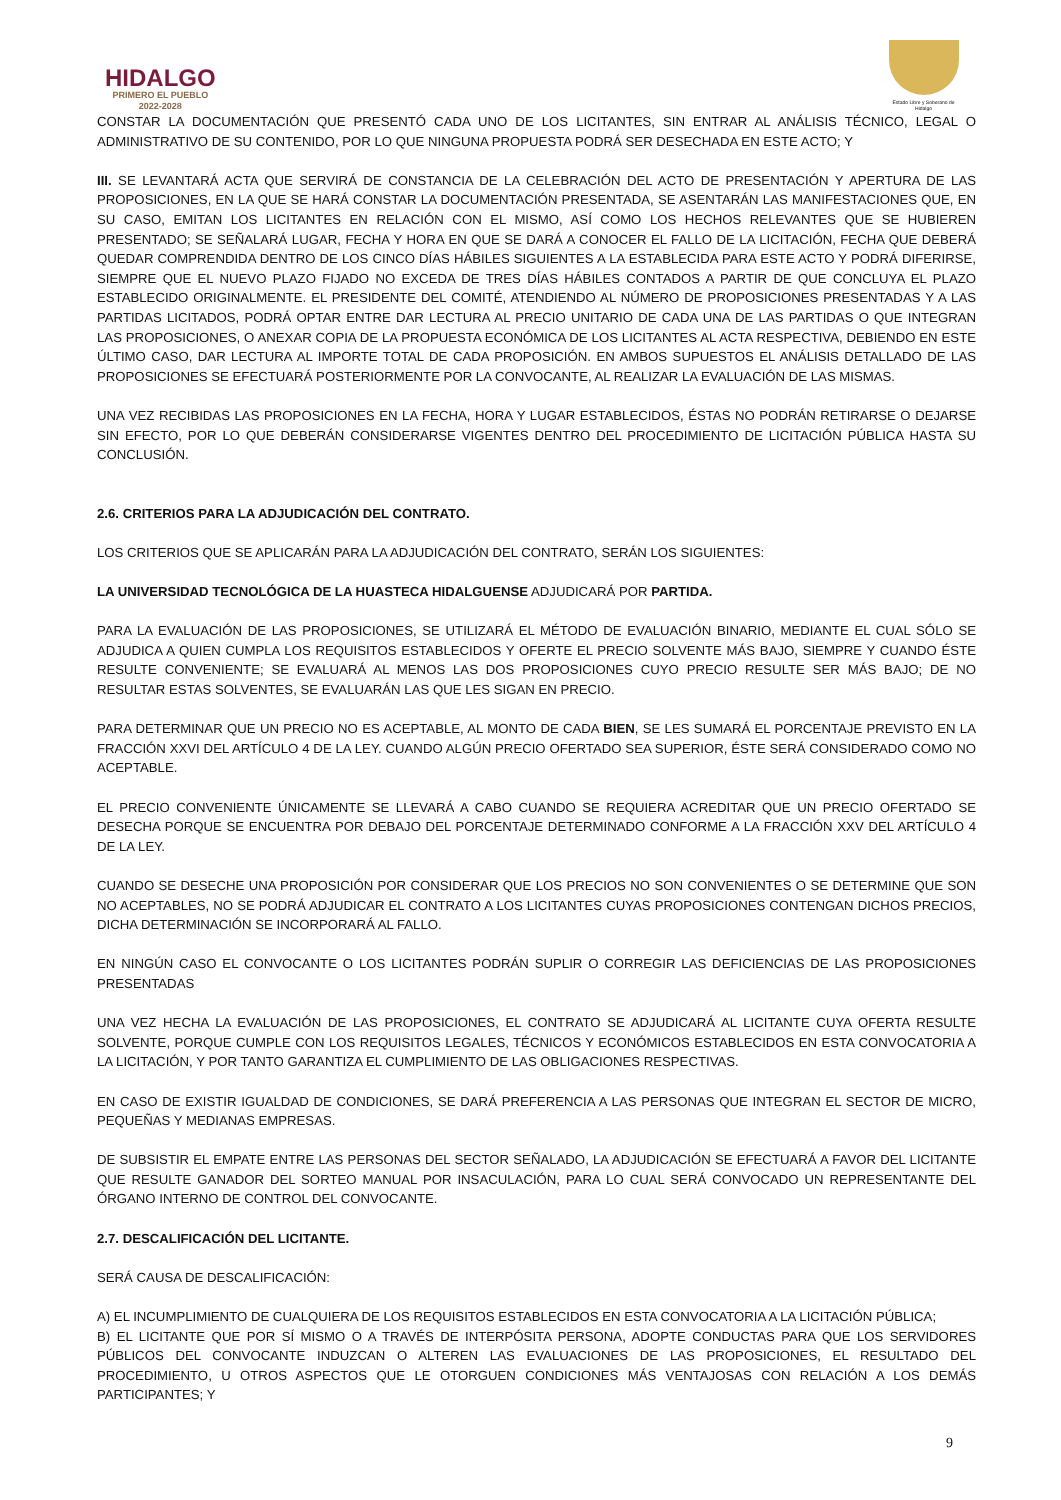HIDALGO
PRIMERO EL PUEBLO
2022-2028
Estado Libre y Soberano de Hidalgo
CONSTAR LA DOCUMENTACIÓN QUE PRESENTÓ CADA UNO DE LOS LICITANTES, SIN ENTRAR AL ANÁLISIS TÉCNICO, LEGAL O ADMINISTRATIVO DE SU CONTENIDO, POR LO QUE NINGUNA PROPUESTA PODRÁ SER DESECHADA EN ESTE ACTO; Y
III. SE LEVANTARÁ ACTA QUE SERVIRÁ DE CONSTANCIA DE LA CELEBRACIÓN DEL ACTO DE PRESENTACIÓN Y APERTURA DE LAS PROPOSICIONES, EN LA QUE SE HARÁ CONSTAR LA DOCUMENTACIÓN PRESENTADA, SE ASENTARÁN LAS MANIFESTACIONES QUE, EN SU CASO, EMITAN LOS LICITANTES EN RELACIÓN CON EL MISMO, ASÍ COMO LOS HECHOS RELEVANTES QUE SE HUBIEREN PRESENTADO; SE SEÑALARÁ LUGAR, FECHA Y HORA EN QUE SE DARÁ A CONOCER EL FALLO DE LA LICITACIÓN, FECHA QUE DEBERÁ QUEDAR COMPRENDIDA DENTRO DE LOS CINCO DÍAS HÁBILES SIGUIENTES A LA ESTABLECIDA PARA ESTE ACTO Y PODRÁ DIFERIRSE, SIEMPRE QUE EL NUEVO PLAZO FIJADO NO EXCEDA DE TRES DÍAS HÁBILES CONTADOS A PARTIR DE QUE CONCLUYA EL PLAZO ESTABLECIDO ORIGINALMENTE. EL PRESIDENTE DEL COMITÉ, ATENDIENDO AL NÚMERO DE PROPOSICIONES PRESENTADAS Y A LAS PARTIDAS LICITADOS, PODRÁ OPTAR ENTRE DAR LECTURA AL PRECIO UNITARIO DE CADA UNA DE LAS PARTIDAS O QUE INTEGRAN LAS PROPOSICIONES, O ANEXAR COPIA DE LA PROPUESTA ECONÓMICA DE LOS LICITANTES AL ACTA RESPECTIVA, DEBIENDO EN ESTE ÚLTIMO CASO, DAR LECTURA AL IMPORTE TOTAL DE CADA PROPOSICIÓN. EN AMBOS SUPUESTOS EL ANÁLISIS DETALLADO DE LAS PROPOSICIONES SE EFECTUARÁ POSTERIORMENTE POR LA CONVOCANTE, AL REALIZAR LA EVALUACIÓN DE LAS MISMAS.
UNA VEZ RECIBIDAS LAS PROPOSICIONES EN LA FECHA, HORA Y LUGAR ESTABLECIDOS, ÉSTAS NO PODRÁN RETIRARSE O DEJARSE SIN EFECTO, POR LO QUE DEBERÁN CONSIDERARSE VIGENTES DENTRO DEL PROCEDIMIENTO DE LICITACIÓN PÚBLICA HASTA SU CONCLUSIÓN.
2.6. CRITERIOS PARA LA ADJUDICACIÓN DEL CONTRATO.
LOS CRITERIOS QUE SE APLICARÁN PARA LA ADJUDICACIÓN DEL CONTRATO, SERÁN LOS SIGUIENTES:
LA UNIVERSIDAD TECNOLÓGICA DE LA HUASTECA HIDALGUENSE ADJUDICARÁ POR PARTIDA.
PARA LA EVALUACIÓN DE LAS PROPOSICIONES, SE UTILIZARÁ EL MÉTODO DE EVALUACIÓN BINARIO, MEDIANTE EL CUAL SÓLO SE ADJUDICA A QUIEN CUMPLA LOS REQUISITOS ESTABLECIDOS Y OFERTE EL PRECIO SOLVENTE MÁS BAJO, SIEMPRE Y CUANDO ÉSTE RESULTE CONVENIENTE; SE EVALUARÁ AL MENOS LAS DOS PROPOSICIONES CUYO PRECIO RESULTE SER MÁS BAJO; DE NO RESULTAR ESTAS SOLVENTES, SE EVALUARÁN LAS QUE LES SIGAN EN PRECIO.
PARA DETERMINAR QUE UN PRECIO NO ES ACEPTABLE, AL MONTO DE CADA BIEN, SE LES SUMARÁ EL PORCENTAJE PREVISTO EN LA FRACCIÓN XXVI DEL ARTÍCULO 4 DE LA LEY. CUANDO ALGÚN PRECIO OFERTADO SEA SUPERIOR, ÉSTE SERÁ CONSIDERADO COMO NO ACEPTABLE.
EL PRECIO CONVENIENTE ÚNICAMENTE SE LLEVARÁ A CABO CUANDO SE REQUIERA ACREDITAR QUE UN PRECIO OFERTADO SE DESECHA PORQUE SE ENCUENTRA POR DEBAJO DEL PORCENTAJE DETERMINADO CONFORME A LA FRACCIÓN XXV DEL ARTÍCULO 4 DE LA LEY.
CUANDO SE DESECHE UNA PROPOSICIÓN POR CONSIDERAR QUE LOS PRECIOS NO SON CONVENIENTES O SE DETERMINE QUE SON NO ACEPTABLES, NO SE PODRÁ ADJUDICAR EL CONTRATO A LOS LICITANTES CUYAS PROPOSICIONES CONTENGAN DICHOS PRECIOS, DICHA DETERMINACIÓN SE INCORPORARÁ AL FALLO.
EN NINGÚN CASO EL CONVOCANTE O LOS LICITANTES PODRÁN SUPLIR O CORREGIR LAS DEFICIENCIAS DE LAS PROPOSICIONES PRESENTADAS
UNA VEZ HECHA LA EVALUACIÓN DE LAS PROPOSICIONES, EL CONTRATO SE ADJUDICARÁ AL LICITANTE CUYA OFERTA RESULTE SOLVENTE, PORQUE CUMPLE CON LOS REQUISITOS LEGALES, TÉCNICOS Y ECONÓMICOS ESTABLECIDOS EN ESTA CONVOCATORIA A LA LICITACIÓN, Y POR TANTO GARANTIZA EL CUMPLIMIENTO DE LAS OBLIGACIONES RESPECTIVAS.
EN CASO DE EXISTIR IGUALDAD DE CONDICIONES, SE DARÁ PREFERENCIA A LAS PERSONAS QUE INTEGRAN EL SECTOR DE MICRO, PEQUEÑAS Y MEDIANAS EMPRESAS.
DE SUBSISTIR EL EMPATE ENTRE LAS PERSONAS DEL SECTOR SEÑALADO, LA ADJUDICACIÓN SE EFECTUARÁ A FAVOR DEL LICITANTE QUE RESULTE GANADOR DEL SORTEO MANUAL POR INSACULACIÓN, PARA LO CUAL SERÁ CONVOCADO UN REPRESENTANTE DEL ÓRGANO INTERNO DE CONTROL DEL CONVOCANTE.
2.7. DESCALIFICACIÓN DEL LICITANTE.
SERÁ CAUSA DE DESCALIFICACIÓN:
A) EL INCUMPLIMIENTO DE CUALQUIERA DE LOS REQUISITOS ESTABLECIDOS EN ESTA CONVOCATORIA A LA LICITACIÓN PÚBLICA;
B) EL LICITANTE QUE POR SÍ MISMO O A TRAVÉS DE INTERPÓSITA PERSONA, ADOPTE CONDUCTAS PARA QUE LOS SERVIDORES PÚBLICOS DEL CONVOCANTE INDUZCAN O ALTEREN LAS EVALUACIONES DE LAS PROPOSICIONES, EL RESULTADO DEL PROCEDIMIENTO, U OTROS ASPECTOS QUE LE OTORGUEN CONDICIONES MÁS VENTAJOSAS CON RELACIÓN A LOS DEMÁS PARTICIPANTES; Y
9